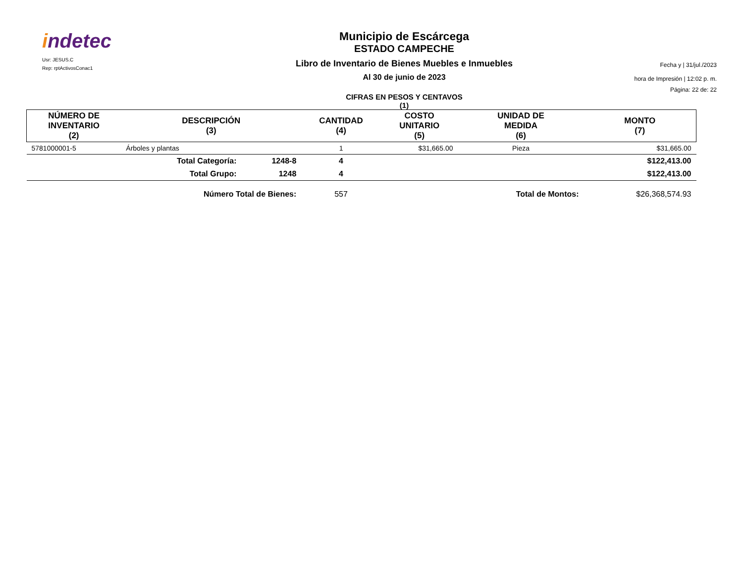indetec
Usr: JESUS.C
Rep: rptActivosConac1
Municipio de Escárcega
ESTADO CAMPECHE
Libro de Inventario de Bienes Muebles e Inmuebles
Al 30 de junio de 2023
CIFRAS EN PESOS Y CENTAVOS
(1)
Fecha y | 31/jul./2023
hora de Impresión | 12:02 p. m.
Página: 22 de: 22
| NÚMERO DE INVENTARIO (2) | DESCRIPCIÓN (3) | | CANTIDAD (4) | COSTO UNITARIO (5) | UNIDAD DE MEDIDA (6) | MONTO (7) |
| --- | --- | --- | --- | --- | --- | --- |
| 5781000001-5 | Árboles y plantas | | 1 | $31,665.00 | Pieza | $31,665.00 |
| | Total Categoría: | 1248-8 | 4 | | | $122,413.00 |
| | Total Grupo: | 1248 | 4 | | | $122,413.00 |
| | Número Total de Bienes: | | 557 | | Total de Montos: | $26,368,574.93 |